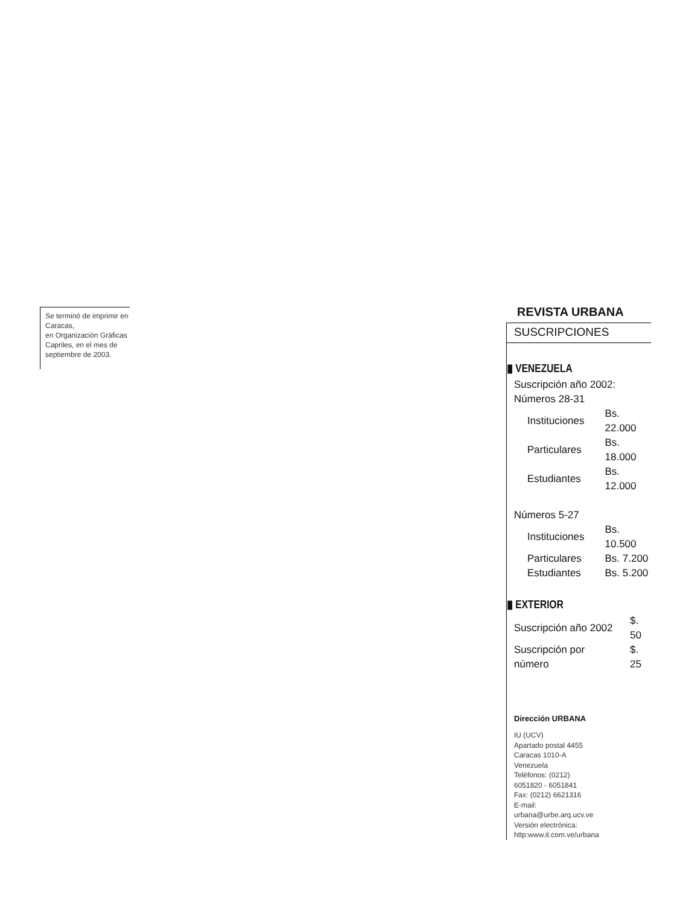Se terminó de imprimir en Caracas,
en Organización Gráficas Capriles, en el mes de septiembre de 2003.
REVISTA URBANA
SUSCRIPCIONES
▮ VENEZUELA
Suscripción año 2002:
Números 28-31
| Instituciones | Bs. 22.000 |
| Particulares | Bs. 18.000 |
| Estudiantes | Bs. 12.000 |
Números 5-27
| Instituciones | Bs. 10.500 |
| Particulares | Bs. 7.200 |
| Estudiantes | Bs. 5.200 |
▮ EXTERIOR
| Suscripción año 2002 | $. 50 |
| Suscripción por número | $. 25 |
Dirección URBANA
IU (UCV)
Apartado postal 4455
Caracas 1010-A
Venezuela
Teléfonos: (0212)
6051820 - 6051841
Fax: (0212) 6621316
E-mail:
urbana@urbe.arq.ucv.ve
Versión electrónica:
http:www.it.com.ve/urbana